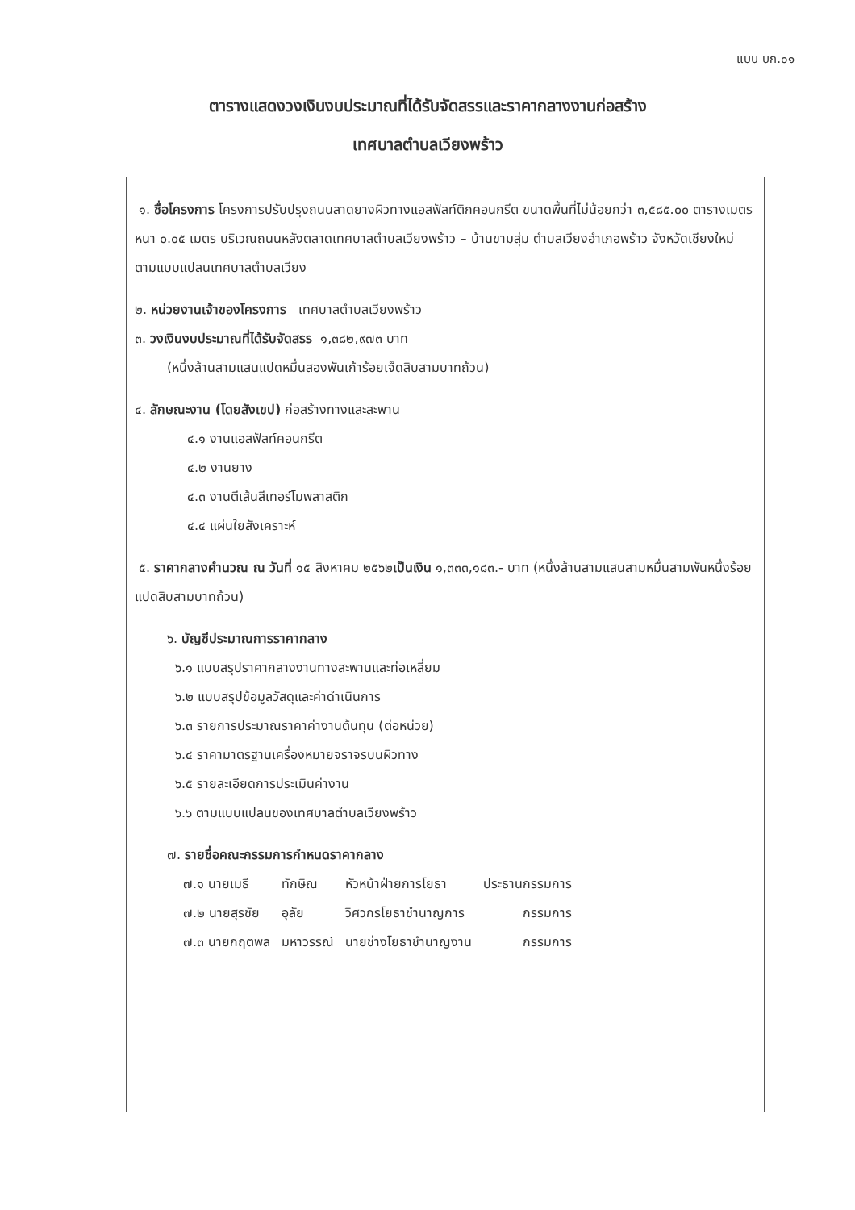แบบ บก.๐๑
ตารางแสดงวงเงินงบประมาณที่ได้รับจัดสรรและราคากลางงานก่อสร้าง
เทศบาลตำบลเวียงพร้าว
๑. ชื่อโครงการ โครงการปรับปรุงถนนลาดยางผิวทางแอสฟัลท์ติกคอนกรีต ขนาดพื้นที่ไม่น้อยกว่า ๓,๕๘๕.๐๐ ตารางเมตร หนา ๐.๐๕ เมตร บริเวณถนนหลังตลาดเทศบาลตำบลเวียงพร้าว – บ้านขามสุ่ม ตำบลเวียงอำเภอพร้าว จังหวัดเชียงใหม่ ตามแบบแปลนเทศบาลตำบลเวียง
๒. หน่วยงานเจ้าของโครงการ เทศบาลตำบลเวียงพร้าว
๓. วงเงินงบประมาณที่ได้รับจัดสรร ๑,๓๘๒,๙๗๓ บาท
(หนึ่งล้านสามแสนแปดหมื่นสองพันเก้าร้อยเจ็ดสิบสามบาทถ้วน)
๔. ลักษณะงาน (โดยสังเขป) ก่อสร้างทางและสะพาน
๔.๑ งานแอสฟัลท์คอนกรีต
๔.๒ งานยาง
๔.๓ งานตีเส้นสีเทอร์โมพลาสติก
๔.๔ แผ่นใยสังเคราะห์
๕. ราคากลางคำนวณ ณ วันที่ ๑๕ สิงหาคม ๒๕๖๒เป็นเงิน ๑,๓๓๓,๑๘๓.- บาท (หนึ่งล้านสามแสนสามหมื่นสามพันหนึ่งร้อยแปดสิบสามบาทถ้วน)
๖. บัญชีประมาณการราคากลาง
๖.๑ แบบสรุปราคากลางงานทางสะพานและท่อเหลี่ยม
๖.๒ แบบสรุปข้อมูลวัสดุและค่าดำเนินการ
๖.๓ รายการประมาณราคาค่างานต้นทุน (ต่อหน่วย)
๖.๔ ราคามาตรฐานเครื่องหมายจราจรบนผิวทาง
๖.๕ รายละเอียดการประเมินค่างาน
๖.๖ ตามแบบแปลนของเทศบาลตำบลเวียงพร้าว
๗. รายชื่อคณะกรรมการกำหนดราคากลาง
| ๗.๑ นายเมธี | ทักษิณ | หัวหน้าฝ่ายการโยธา | ประธานกรรมการ |
| ๗.๒ นายสุรชัย | อุลัย | วิศวกรโยธาชำนาญการ | กรรมการ |
| ๗.๓ นายกฤตพล | มหาวรรณ์ | นายช่างโยธาชำนาญงาน | กรรมการ |